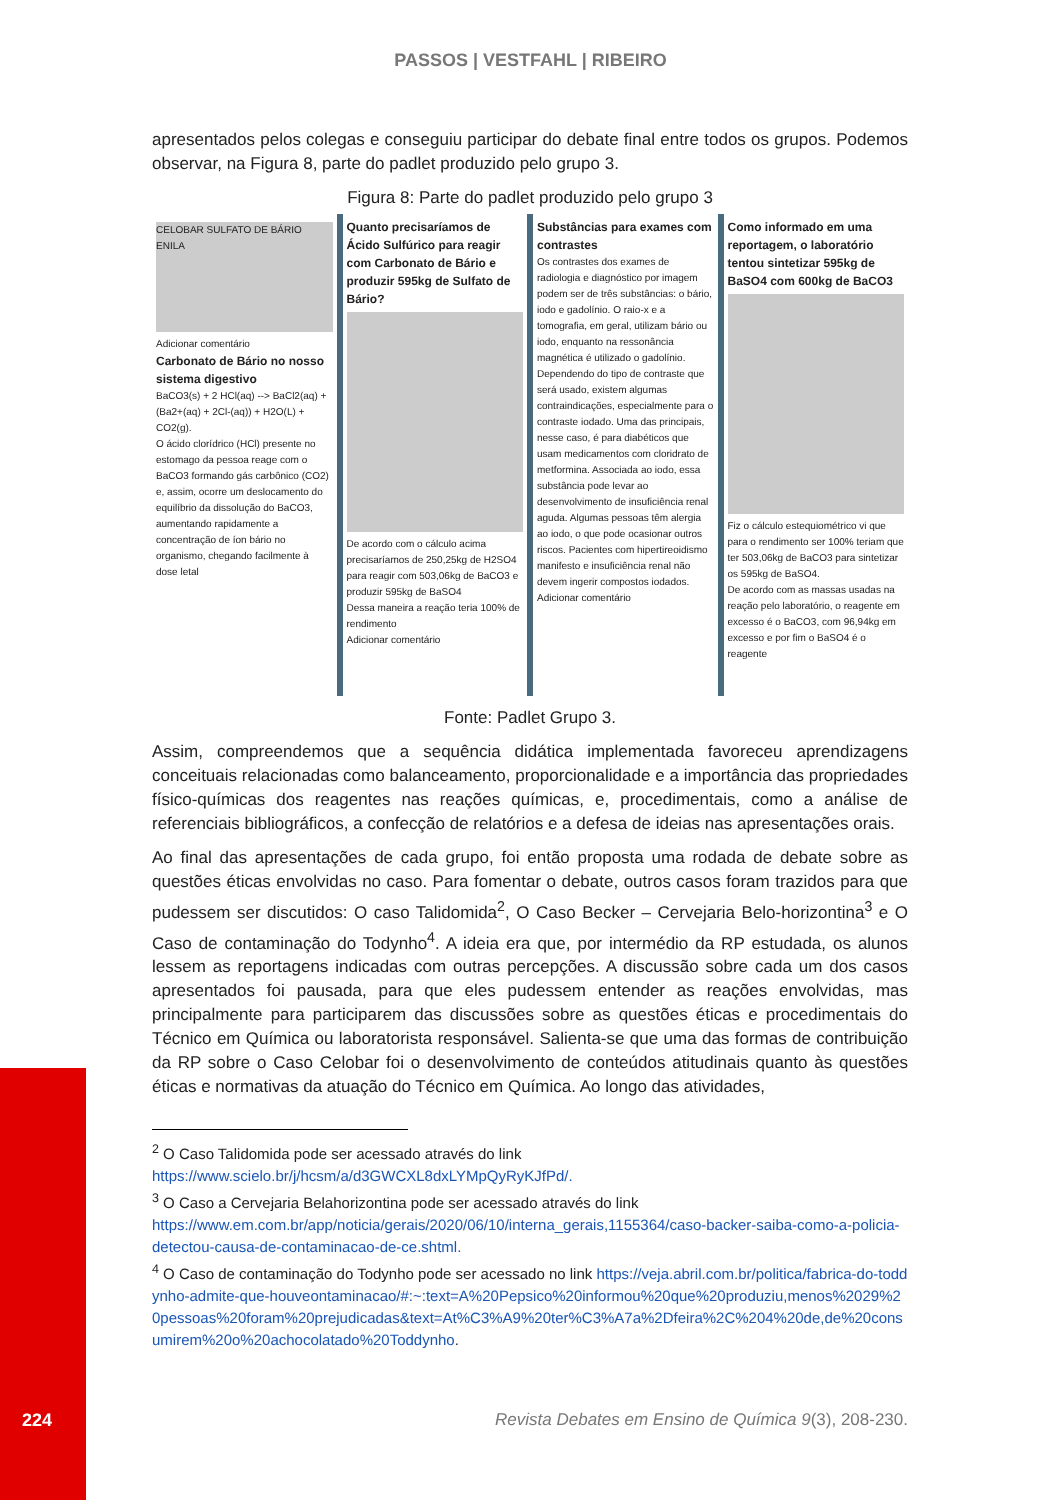PASSOS | VESTFAHL | RIBEIRO
apresentados pelos colegas e conseguiu participar do debate final entre todos os grupos. Podemos observar, na Figura 8, parte do padlet produzido pelo grupo 3.
Figura 8: Parte do padlet produzido pelo grupo 3
CELOBAR SULFATO DE BÁRIO ENILA
Adicionar comentário
Carbonato de Bário no nosso sistema digestivo
BaCO3(s) + 2 HCl(aq) --> BaCl2(aq) +(Ba2+(aq) + 2Cl-(aq)) + H2O(L) + CO2(g).
O ácido clorídrico (HCl) presente no estomago da pessoa reage com o BaCO3 formando gás carbônico (CO2) e, assim, ocorre um deslocamento do equilíbrio da dissolução do BaCO3, aumentando rapidamente a concentração de íon bário no organismo, chegando facilmente à dose letal
Quanto precisaríamos de Ácido Sulfúrico para reagir com Carbonato de Bário e produzir 595kg de Sulfato de Bário?
De acordo com o cálculo acima precisaríamos de 250,25kg de H2SO4 para reagir com 503,06kg de BaCO3 e produzir 595kg de BaSO4
Dessa maneira a reação teria 100% de rendimento
Adicionar comentário
Substâncias para exames com contrastes
Os contrastes dos exames de radiologia e diagnóstico por imagem podem ser de três substâncias: o bário, iodo e gadolínio. O raio-x e a tomografia, em geral, utilizam bário ou iodo, enquanto na ressonância magnética é utilizado o gadolínio. Dependendo do tipo de contraste que será usado, existem algumas contraindicações, especialmente para o contraste iodado. Uma das principais, nesse caso, é para diabéticos que usam medicamentos com cloridrato de metformina. Associada ao iodo, essa substância pode levar ao desenvolvimento de insuficiência renal aguda. Algumas pessoas têm alergia ao iodo, o que pode ocasionar outros riscos. Pacientes com hipertireoidismo manifesto e insuficiência renal não devem ingerir compostos iodados.
Adicionar comentário
Como informado em uma reportagem, o laboratório tentou sintetizar 595kg de BaSO4 com 600kg de BaCO3
Fiz o cálculo estequiométrico vi que para o rendimento ser 100% teriam que ter 503,06kg de BaCO3 para sintetizar os 595kg de BaSO4.
De acordo com as massas usadas na reação pelo laboratório, o reagente em excesso é o BaCO3, com 96,94kg em excesso e por fim o BaSO4 é o reagente
Fonte: Padlet Grupo 3.
Assim, compreendemos que a sequência didática implementada favoreceu aprendizagens conceituais relacionadas como balanceamento, proporcionalidade e a importância das propriedades físico-químicas dos reagentes nas reações químicas, e, procedimentais, como a análise de referenciais bibliográficos, a confecção de relatórios e a defesa de ideias nas apresentações orais.
Ao final das apresentações de cada grupo, foi então proposta uma rodada de debate sobre as questões éticas envolvidas no caso. Para fomentar o debate, outros casos foram trazidos para que pudessem ser discutidos: O caso Talidomida<sup>2</sup>, O Caso Becker – Cervejaria Belo-horizontina<sup>3</sup> e O Caso de contaminação do Todynho<sup>4</sup>. A ideia era que, por intermédio da RP estudada, os alunos lessem as reportagens indicadas com outras percepções. A discussão sobre cada um dos casos apresentados foi pausada, para que eles pudessem entender as reações envolvidas, mas principalmente para participarem das discussões sobre as questões éticas e procedimentais do Técnico em Química ou laboratorista responsável. Salienta-se que uma das formas de contribuição da RP sobre o Caso Celobar foi o desenvolvimento de conteúdos atitudinais quanto às questões éticas e normativas da atuação do Técnico em Química. Ao longo das atividades,
<sup>2</sup> O Caso Talidomida pode ser acessado através do link https://www.scielo.br/j/hcsm/a/d3GWCXL8dxLYMpQyRyKJfPd/.
<sup>3</sup> O Caso a Cervejaria Belahorizontina pode ser acessado através do link https://www.em.com.br/app/noticia/gerais/2020/06/10/interna_gerais,1155364/caso-backer-saiba-como-a-policia-detectou-causa-de-contaminacao-de-ce.shtml.
<sup>4</sup> O Caso de contaminação do Todynho pode ser acessado no link https://veja.abril.com.br/politica/fabrica-do-toddynho-admite-que-houveontaminacao/#:~:text=A%20Pepsico%20informou%20que%20produziu,menos%2029%20pessoas%20foram%20prejudicadas&text=At%C3%A9%20ter%C3%A7a%2Dfeira%2C%204%20de,de%20consumirem%20o%20achocolatado%20Toddynho.
224
Revista Debates em Ensino de Química 9(3), 208-230.